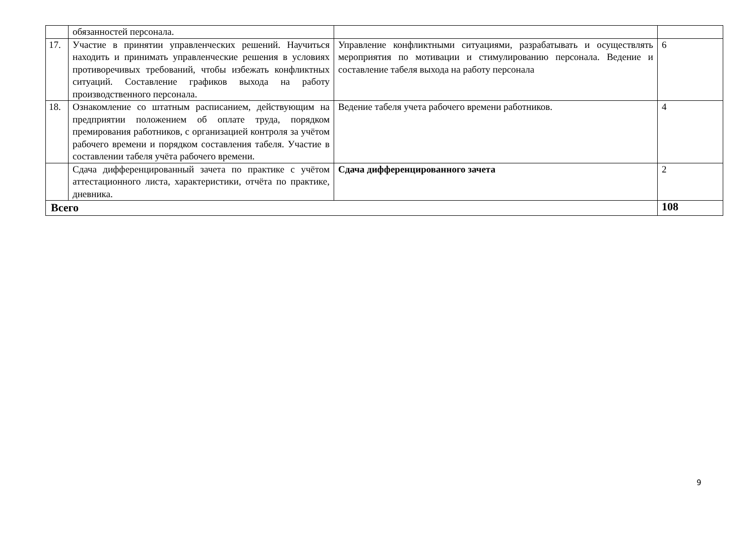| | обязанностей персонала. | | |
| 17. | Участие в принятии управленческих решений. Научиться находить и принимать управленческие решения в условиях противоречивых требований, чтобы избежать конфликтных ситуаций. Составление графиков выхода на работу производственного персонала. | Управление конфликтными ситуациями, разрабатывать и осуществлять мероприятия по мотивации и стимулированию персонала. Ведение и составление табеля выхода на работу персонала | 6 |
| 18. | Ознакомление со штатным расписанием, действующим на предприятии положением об оплате труда, порядком премирования работников, с организацией контроля за учётом рабочего времени и порядком составления табеля. Участие в составлении табеля учёта рабочего времени. | Ведение табеля учета рабочего времени работников. | 4 |
| | Сдача дифференцированный зачета по практике с учётом аттестационного листа, характеристики, отчёта по практике, дневника. | Сдача дифференцированного зачета | 2 |
| Всего | | | 108 |
9